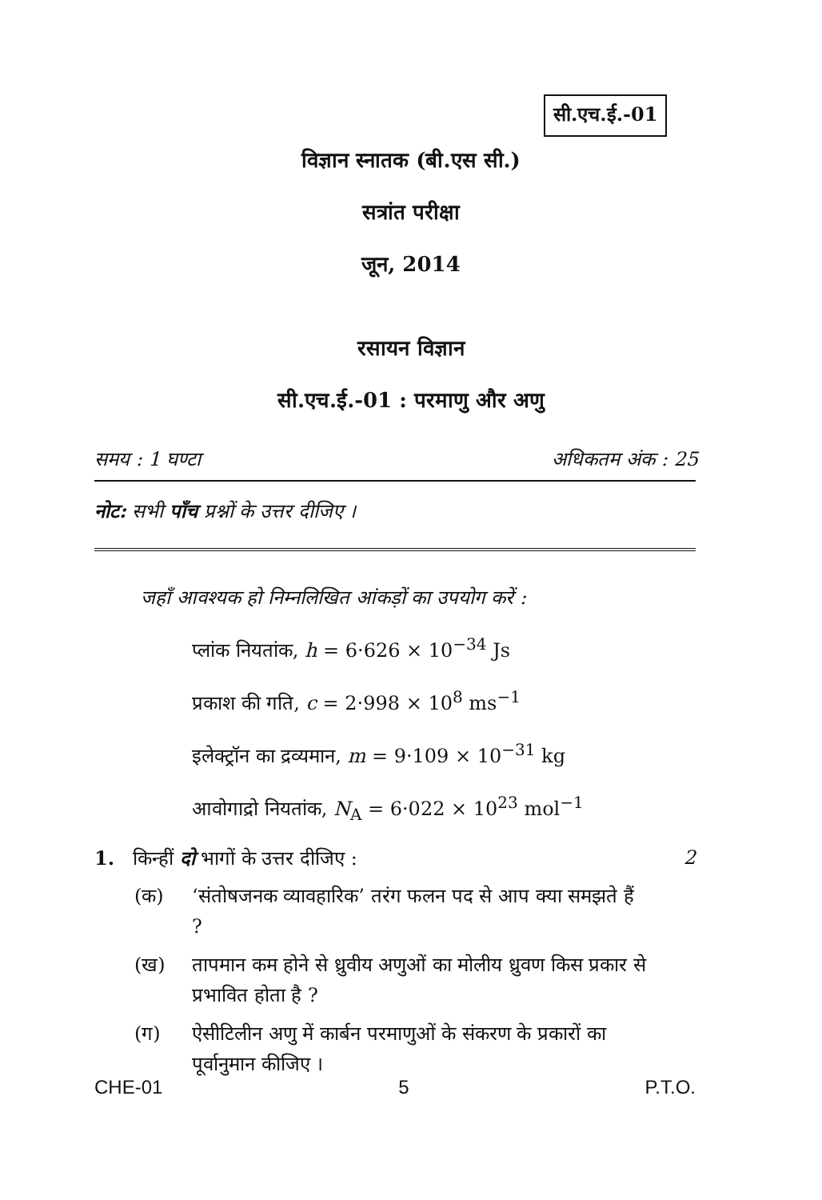सी.एच.ई.-01
विज्ञान स्नातक (बी.एस सी.)
सत्रांत परीक्षा
जून, 2014
रसायन विज्ञान
सी.एच.ई.-01 : परमाणु और अणु
समय : 1 घण्टा अधिकतम अंक : 25
नोट: सभी पाँच प्रश्नों के उत्तर दीजिए ।
जहाँ आवश्यक हो निम्नलिखित आंकड़ों का उपयोग करें :
प्लांक नियतांक, h = 6·626 × 10<sup>−34</sup> Js
प्रकाश की गति, c = 2·998 × 10<sup>8</sup> ms<sup>−1</sup>
इलेक्ट्रॉन का द्रव्यमान, m = 9·109 × 10<sup>−31</sup> kg
आवोगाद्रो नियतांक, N<sub>A</sub> = 6·022 × 10<sup>23</sup> mol<sup>−1</sup>
1. किन्हीं दो भागों के उत्तर दीजिए : 2
(क) ‘संतोषजनक व्यावहारिक’ तरंग फलन पद से आप क्या समझते हैं ?
(ख) तापमान कम होने से ध्रुवीय अणुओं का मोलीय ध्रुवण किस प्रकार से प्रभावित होता है ?
(ग) ऐसीटिलीन अणु में कार्बन परमाणुओं के संकरण के प्रकारों का पूर्वानुमान कीजिए ।
CHE-01 5 P.T.O.